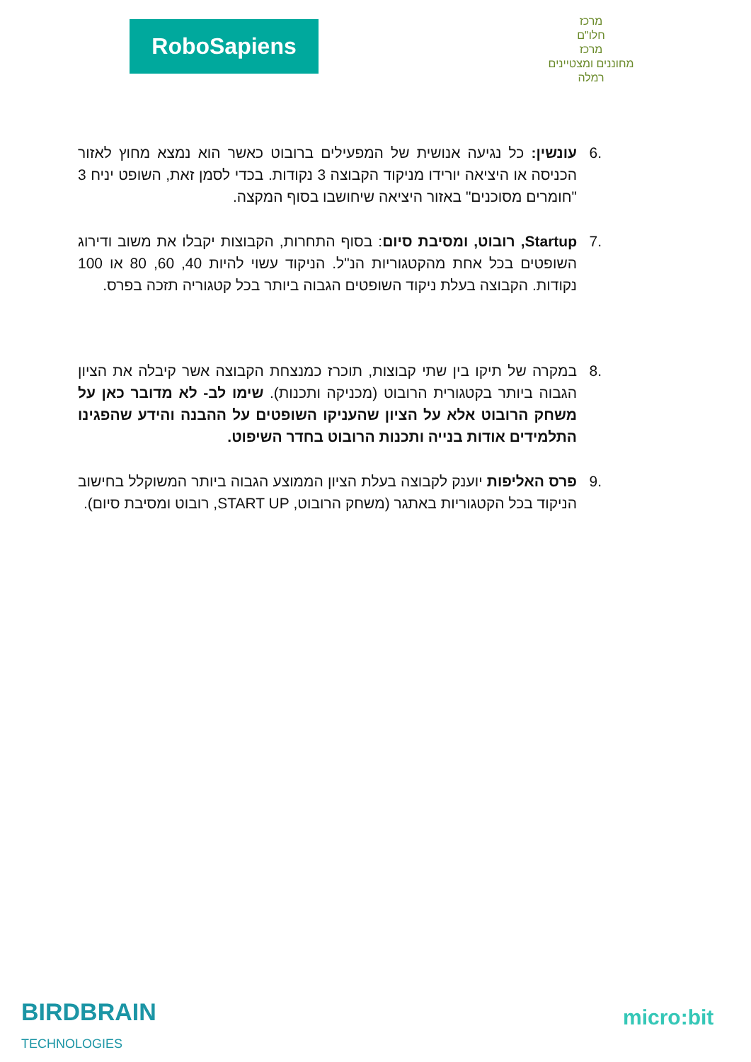RoboSapiens
מרכז
חלו"ם
מרכז
מחוננים ומצטיינים
רמלה
.6 עונשין: כל נגיעה אנושית של המפעילים ברובוט כאשר הוא נמצא מחוץ לאזור הכניסה או היציאה יורידו מניקוד הקבוצה 3 נקודות. בכדי לסמן זאת, השופט יניח 3 "חומרים מסוכנים" באזור היציאה שיחושבו בסוף המקצה.
.7 Startup, רובוט, ומסיבת סיום: בסוף התחרות, הקבוצות יקבלו את משוב ודירוג השופטים בכל אחת מהקטגוריות הנ"ל. הניקוד עשוי להיות 40, 60, 80 או 100 נקודות. הקבוצה בעלת ניקוד השופטים הגבוה ביותר בכל קטגוריה תזכה בפרס.
.8 במקרה של תיקו בין שתי קבוצות, תוכרז כמנצחת הקבוצה אשר קיבלה את הציון הגבוה ביותר בקטגורית הרובוט (מכניקה ותכנות). שימו לב- לא מדובר כאן על משחק הרובוט אלא על הציון שהעניקו השופטים על ההבנה והידע שהפגינו התלמידים אודות בנייה ותכנות הרובוט בחדר השיפוט.
.9 פרס האליפות יוענק לקבוצה בעלת הציון הממוצע הגבוה ביותר המשוקלל בחישוב הניקוד בכל הקטגוריות באתגר (משחק הרובוט, START UP, רובוט ומסיבת סיום).
BIRDBRAIN
TECHNOLOGIES
micro:bit